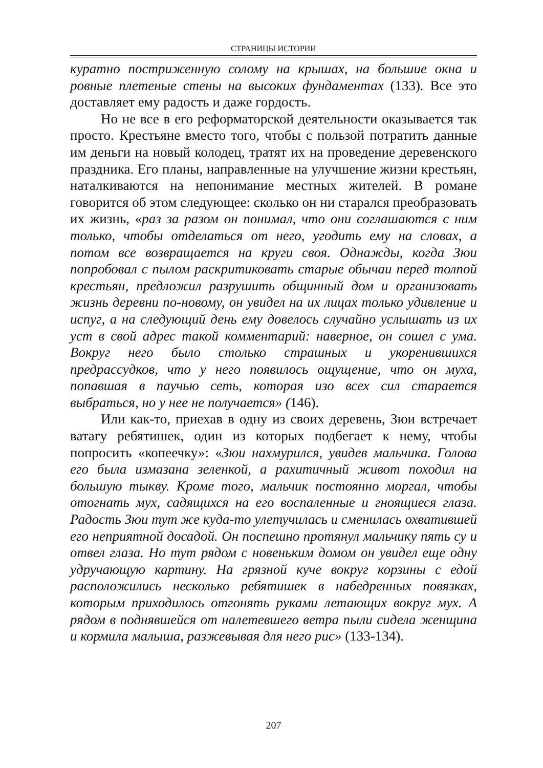СТРАНИЦЫ ИСТОРИИ
куратно постриженную солому на крышах, на большие окна и ровные плетеные стены на высоких фундаментах (133). Все это доставляет ему радость и даже гордость.
Но не все в его реформаторской деятельности оказывается так просто. Крестьяне вместо того, чтобы с пользой потратить данные им деньги на новый колодец, тратят их на проведение деревенского праздника. Его планы, направленные на улучшение жизни крестьян, наталкиваются на непонимание местных жителей. В романе говорится об этом следующее: сколько он ни старался преобразовать их жизнь, «раз за разом он понимал, что они соглашаются с ним только, чтобы отделаться от него, угодить ему на словах, а потом все возвращается на круги своя. Однажды, когда Зюи попробовал с пылом раскритиковать старые обычаи перед толпой крестьян, предложил разрушить общинный дом и организовать жизнь деревни по-новому, он увидел на их лицах только удивление и испуг, а на следующий день ему довелось случайно услышать из их уст в свой адрес такой комментарий: наверное, он сошел с ума. Вокруг него было столько страшных и укоренившихся предрассудков, что у него появилось ощущение, что он муха, попавшая в паучью сеть, которая изо всех сил старается выбраться, но у нее не получается» (146).
Или как-то, приехав в одну из своих деревень, Зюи встречает ватагу ребятишек, один из которых подбегает к нему, чтобы попросить «копеечку»: «Зюи нахмурился, увидев мальчика. Голова его была измазана зеленкой, а рахитичный живот походил на большую тыкву. Кроме того, мальчик постоянно моргал, чтобы отогнать мух, садящихся на его воспаленные и гноящиеся глаза. Радость Зюи тут же куда-то улетучилась и сменилась охватившей его неприятной досадой. Он поспешно протянул мальчику пять су и отвел глаза. Но тут рядом с новеньким домом он увидел еще одну удручающую картину. На грязной куче вокруг корзины с едой расположились несколько ребятишек в набедренных повязках, которым приходилось отгонять руками летающих вокруг мух. А рядом в поднявшейся от налетевшего ветра пыли сидела женщина и кормила малыша, разжевывая для него рис» (133-134).
207